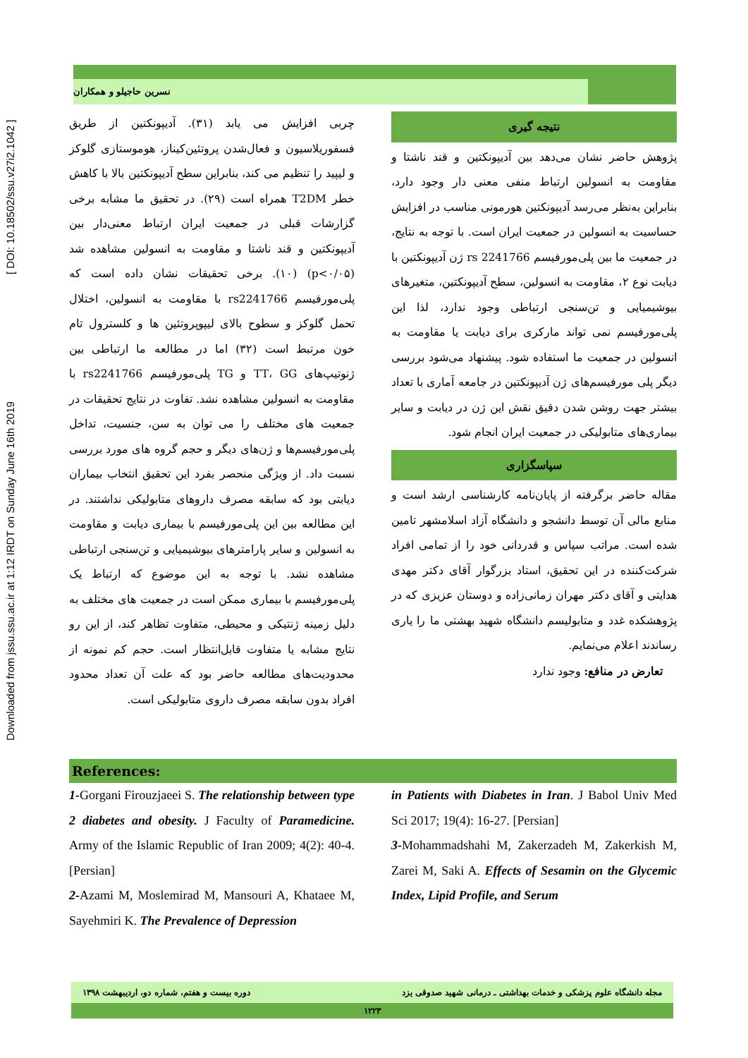Downloaded from jssu.ssu.ac.ir at 1:12 IRDT on Sunday June 16th 2019 [ DOI: 10.18502/ssu.v27i2.1042 ]
نسرین حاجیلو و همکاران
چربی افزایش می یابد (۳۱). آدیپونکتین از طریق فسفوریلاسیون و فعال‌شدن پروتئین‌کیناز، هوموستازی گلوکز و لیپید را تنظیم می کند، بنابراین سطح آدیپونکتین بالا با کاهش خطر T2DM همراه است (۲۹). در تحقیق ما مشابه برخی گزارشات قبلی در جمعیت ایران ارتباط معنی‌دار بین آدیپونکتین و قند ناشتا و مقاومت به انسولین مشاهده شد (p<۰/۰۵) (۱۰). برخی تحقیقات نشان داده است که پلی‌مورفیسم rs2241766 با مقاومت به انسولین، اختلال تحمل گلوکز و سطوح بالای لیپوپروتئین ها و کلسترول تام خون مرتبط است (۳۲) اما در مطالعه ما ارتباطی بین ژنوتیپ‌های TT، GG و TG پلی‌مورفیسم rs2241766 با مقاومت به انسولین مشاهده نشد. تفاوت در نتایج تحقیقات در جمعیت های مختلف را می توان به سن، جنسیت، تداخل پلی‌مورفیسم‌ها و ژن‌های دیگر و حجم گروه های مورد بررسی نسبت داد. از ویژگی منحصر بفرد این تحقیق انتخاب بیماران دیابتی بود که سابقه مصرف داروهای متابولیکی نداشتند. در این مطالعه بین این پلی‌مورفیسم با بیماری دیابت و مقاومت به انسولین و سایر پارامترهای بیوشیمیایی و تن‌سنجی ارتباطی مشاهده نشد. با توجه به این موضوع که ارتباط یک پلی‌مورفیسم با بیماری ممکن است در جمعیت های مختلف به دلیل زمینه ژنتیکی و محیطی، متفاوت تظاهر کند، از این رو نتایج مشابه یا متفاوت قابل‌انتظار است. حجم کم نمونه از محدودیت‌های مطالعه حاضر بود که علت آن تعداد محدود افراد بدون سابقه مصرف داروی متابولیکی است.
نتیجه گیری
پژوهش حاضر نشان می‌دهد بین آدیپونکتین و قند ناشتا و مقاومت به انسولین ارتباط منفی معنی دار وجود دارد، بنابراین به‌نظر می‌رسد آدیپونکتین هورمونی مناسب در افزایش حساسیت به انسولین در جمعیت ایران است. با توجه به نتایج، در جمعیت ما بین پلی‌مورفیسم rs 2241766 ژن آدیپونکتین با دیابت نوع ۲، مقاومت به انسولین، سطح آدیپونکتین، متغیرهای بیوشیمیایی و تن‌سنجی ارتباطی وجود ندارد، لذا این پلی‌مورفیسم نمی تواند مارکری برای دیابت یا مقاومت به انسولین در جمعیت ما استفاده شود. پیشنهاد می‌شود بررسی دیگر پلی مورفیسم‌های ژن آدیپونکتین در جامعه آماری با تعداد بیشتر جهت روشن شدن دقیق نقش این ژن در دیابت و سایر بیماری‌های متابولیکی در جمعیت ایران انجام شود.
سپاسگزاری
مقاله حاضر برگرفته از پایان‌نامه کارشناسی ارشد است و منابع مالی آن توسط دانشجو و دانشگاه آزاد اسلامشهر تامین شده است. مراتب سپاس و قدردانی خود را از تمامی افراد شرکت‌کننده در این تحقیق، استاد بزرگوار آقای دکتر مهدی هدایتی و آقای دکتر مهران زمانی‌زاده و دوستان عزیزی که در پژوهشکده غدد و متابولیسم دانشگاه شهید بهشتی ما را یاری رساندند اعلام می‌نمایم.
تعارض در منافع: وجود ندارد
References:
1-Gorgani Firouzjaeei S. The relationship between type 2 diabetes and obesity. J Faculty of Paramedicine. Army of the Islamic Republic of Iran 2009; 4(2): 40-4. [Persian]
2-Azami M, Moslemirad M, Mansouri A, Khataee M, Sayehmiri K. The Prevalence of Depression
in Patients with Diabetes in Iran. J Babol Univ Med Sci 2017; 19(4): 16-27. [Persian]
3-Mohammadshahi M, Zakerzadeh M, Zakerkish M, Zarei M, Saki A. Effects of Sesamin on the Glycemic Index, Lipid Profile, and Serum
مجله دانشگاه علوم پزشکی و خدمات بهداشتی ـ درمانی شهید صدوقی یزد دوره بیست و هفتم، شماره دو، اردیبهشت ۱۳۹۸
۱۲۲۳